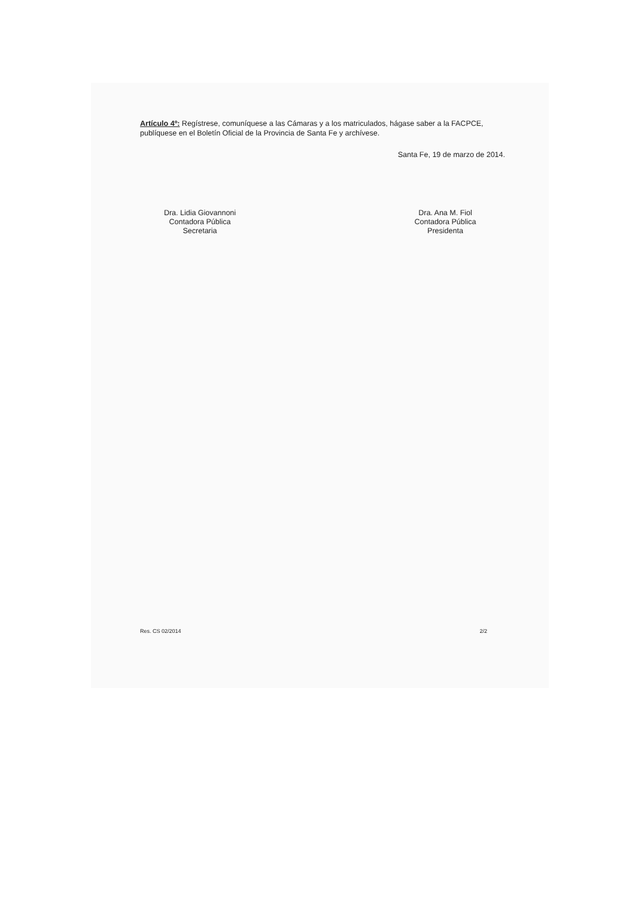Artículo 4º: Regístrese, comuníquese a las Cámaras y a los matriculados, hágase saber a la FACPCE, publíquese en el Boletín Oficial de la Provincia de Santa Fe y archívese.
Santa Fe, 19 de marzo de 2014.
Dra. Lidia Giovannoni
Contadora Pública
Secretaria
Dra. Ana M. Fiol
Contadora Pública
Presidenta
Res. CS 02/2014 2/2